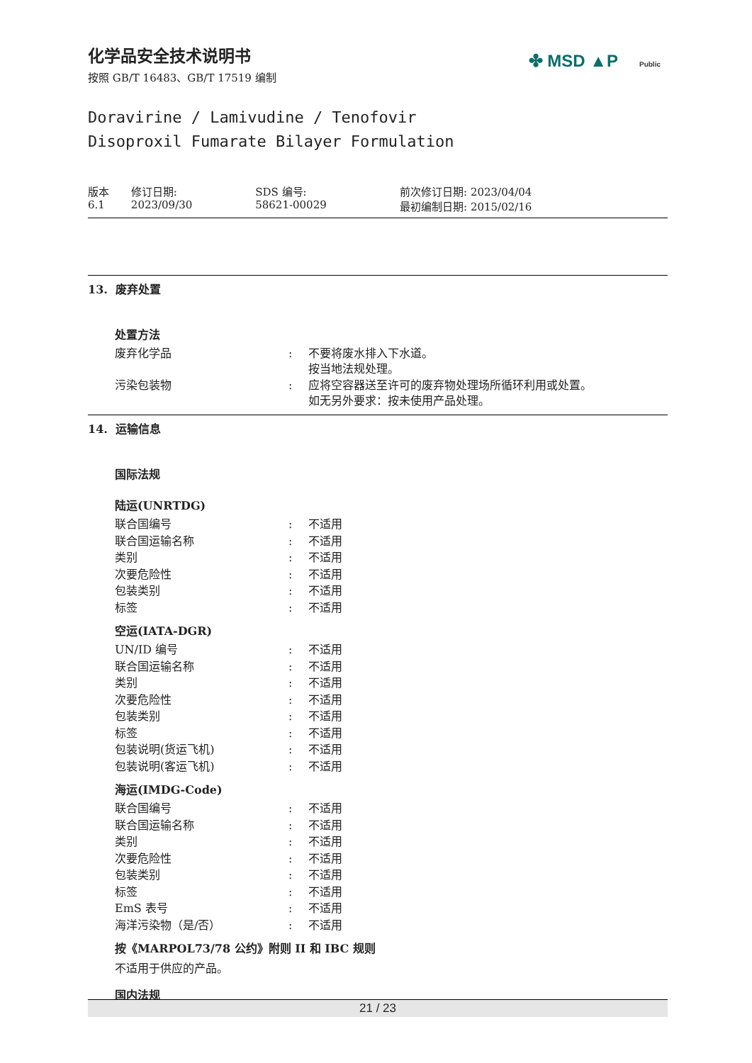✤ MSD ▲P Public
化学品安全技术说明书
按照 GB/T 16483、GB/T 17519 编制
Doravirine / Lamivudine / Tenofovir
Disoproxil Fumarate Bilayer Formulation
| 版本 6.1 | 修订日期: 2023/09/30 | SDS 编号: 58621-00029 | 前次修订日期: 2023/04/04 最初编制日期: 2015/02/16 |
13. 废弃处置
处置方法
| 废弃化学品 | : | 不要将废水排入下水道。 按当地法规处理。 |
| 污染包装物 | : | 应将空容器送至许可的废弃物处理场所循环利用或处置。 如无另外要求：按未使用产品处理。 |
14. 运输信息
国际法规
陆运(UNRTDG)
| 联合国编号 | : | 不适用 |
| 联合国运输名称 | : | 不适用 |
| 类别 | : | 不适用 |
| 次要危险性 | : | 不适用 |
| 包装类别 | : | 不适用 |
| 标签 | : | 不适用 |
空运(IATA-DGR)
| UN/ID 编号 | : | 不适用 |
| 联合国运输名称 | : | 不适用 |
| 类别 | : | 不适用 |
| 次要危险性 | : | 不适用 |
| 包装类别 | : | 不适用 |
| 标签 | : | 不适用 |
| 包装说明(货运飞机) | : | 不适用 |
| 包装说明(客运飞机) | : | 不适用 |
海运(IMDG-Code)
| 联合国编号 | : | 不适用 |
| 联合国运输名称 | : | 不适用 |
| 类别 | : | 不适用 |
| 次要危险性 | : | 不适用 |
| 包装类别 | : | 不适用 |
| 标签 | : | 不适用 |
| EmS 表号 | : | 不适用 |
| 海洋污染物（是/否） | : | 不适用 |
按《MARPOL73/78 公约》附则 II 和 IBC 规则
不适用于供应的产品。
国内法规
21 / 23